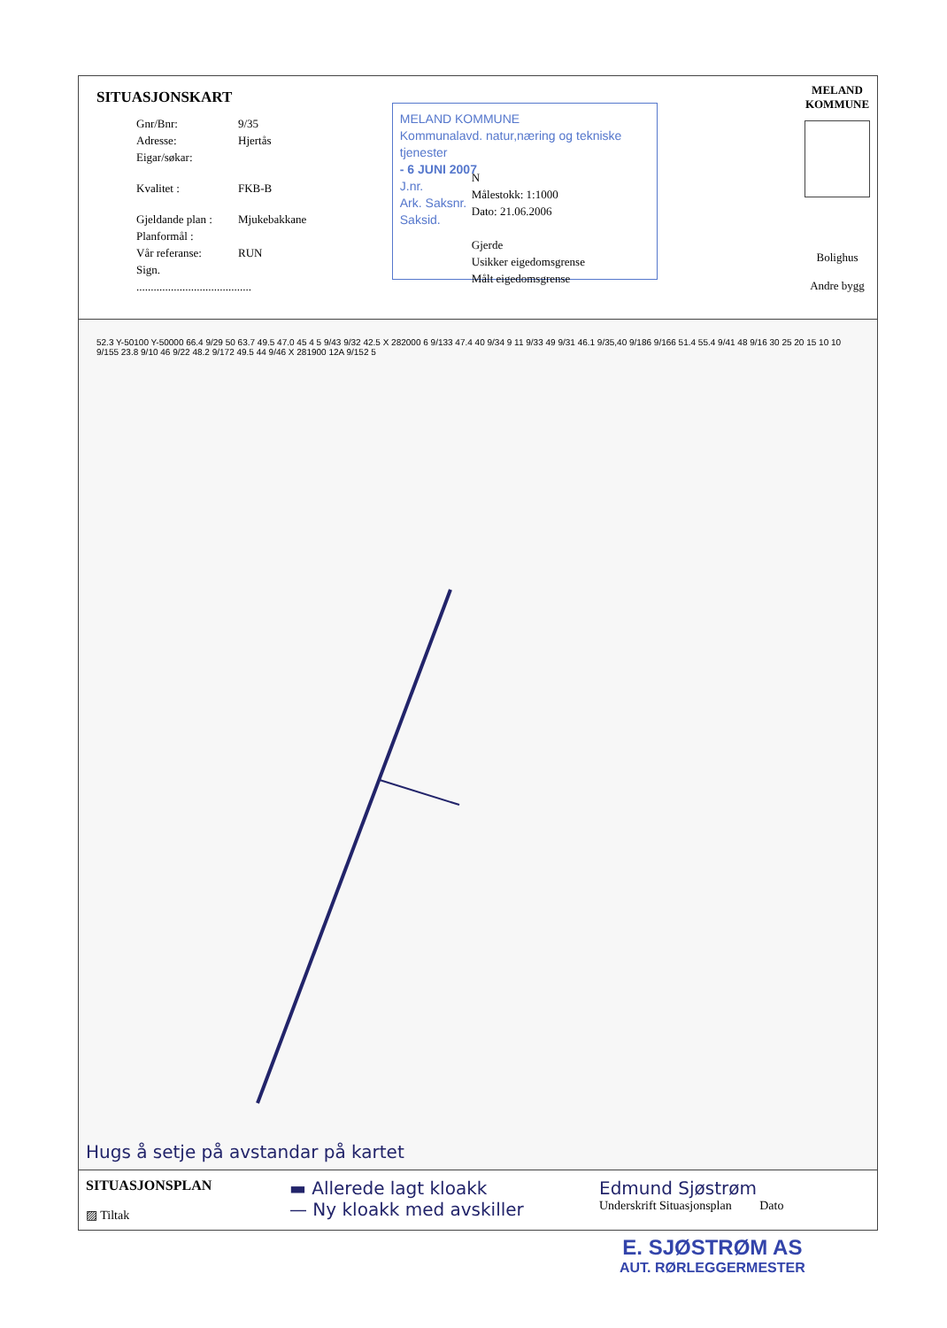SITUASJONSKART
Gnr/Bnr: 9/35
Adresse: Hjertås
Eigar/søkar:
Kvalitet : FKB-B
Gjeldande plan : Mjukebakkane
Planformål :
Vår referanse: RUN
Sign. ........................................
MELAND KOMMUNE
Kommunalavd. natur,næring og tekniske tjenester
- 6 JUNI 2007
J.nr.
Ark. Saksnr.
Saksid.
N
Målestokk: 1:1000
Dato: 21.06.2006
Gjerde
Usikker eigedomsgrense
Målt eigedomsgrense
MELAND
KOMMUNE
Bolighus
Andre bygg
52.3 Y-50100 Y-50000 66.4 9/29 50 63.7 49.5 47.0 45 4 5 9/43 9/32 42.5 X 282000 6 9/133 47.4 40 9/34 9 11 9/33 49 9/31 46.1 9/35,40 9/186 9/166 51.4 55.4 9/41 48 9/16 30 25 20 15 10 10 9/155 23.8 9/10 46 9/22 48.2 9/172 49.5 44 9/46 X 281900 12A 9/152 5
Hugs å setje på avstandar på kartet
SITUASJONSPLAN
▨ Tiltak
▬ Allerede lagt kloakk
— Ny kloakk med avskiller
Edmund Sjøstrøm
Underskrift Situasjonsplan Dato
E. SJØSTRØM AS
AUT. RØRLEGGERMESTER